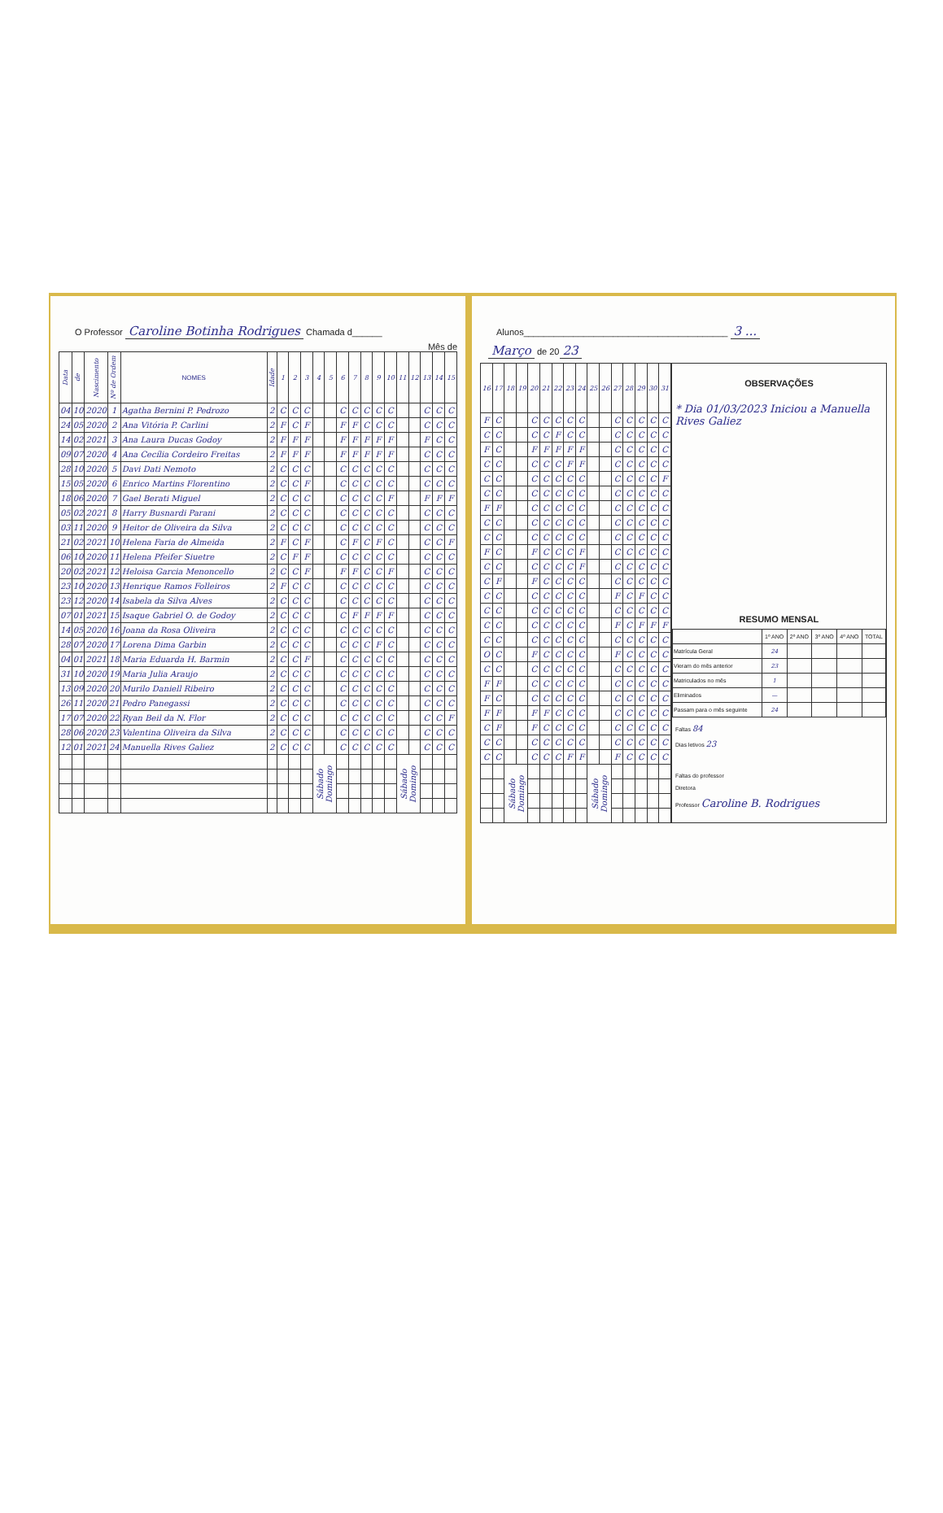O Professor Caroline Botinha Rodrigues Chamada d______
Mês de
| Data | de | Nascimento | Nº de Ordem | NOMES | Idade | 1 | 2 | 3 | 4 | 5 | 6 | 7 | 8 | 9 | 10 | 11 | 12 | 13 | 14 | 15 |
| --- | --- | --- | --- | --- | --- | --- | --- | --- | --- | --- | --- | --- | --- | --- | --- | --- | --- | --- | --- | --- |
| 04 | 10 | 2020 | 1 | Agatha Bernini P. Pedrozo | 2 | C | C | C | | | C | C | C | C | C | | | C | C | C |
| 24 | 05 | 2020 | 2 | Ana Vitória P. Carlini | 2 | F | C | F | | | F | F | C | C | C | | | C | C | C |
| 14 | 02 | 2021 | 3 | Ana Laura Ducas Godoy | 2 | F | F | F | | | F | F | F | F | F | | | F | C | C |
| 09 | 07 | 2020 | 4 | Ana Cecília Cordeiro Freitas | 2 | F | F | F | | | F | F | F | F | F | | | C | C | C |
| 28 | 10 | 2020 | 5 | Davi Dati Nemoto | 2 | C | C | C | | | C | C | C | C | C | | | C | C | C |
| 15 | 05 | 2020 | 6 | Enrico Martins Florentino | 2 | C | C | F | | | C | C | C | C | C | | | C | C | C |
| 18 | 06 | 2020 | 7 | Gael Berati Miguel | 2 | C | C | C | | | C | C | C | C | F | | | F | F | F |
| 05 | 02 | 2021 | 8 | Harry Busnardi Parani | 2 | C | C | C | | | C | C | C | C | C | | | C | C | C |
| 03 | 11 | 2020 | 9 | Heitor de Oliveira da Silva | 2 | C | C | C | | | C | C | C | C | C | | | C | C | C |
| 21 | 02 | 2021 | 10 | Helena Faria de Almeida | 2 | F | C | F | | | C | F | C | F | C | | | C | C | F |
| 06 | 10 | 2020 | 11 | Helena Pfeifer Siuetre | 2 | C | F | F | | | C | C | C | C | C | | | C | C | C |
| 20 | 02 | 2021 | 12 | Heloisa Garcia Menoncello | 2 | C | C | F | | | F | F | C | C | F | | | C | C | C |
| 23 | 10 | 2020 | 13 | Henrique Ramos Folleiros | 2 | F | C | C | | | C | C | C | C | C | | | C | C | C |
| 23 | 12 | 2020 | 14 | Isabela da Silva Alves | 2 | C | C | C | | | C | C | C | C | C | | | C | C | C |
| 07 | 01 | 2021 | 15 | Isaque Gabriel O. de Godoy | 2 | C | C | C | | | C | F | F | F | F | | | C | C | C |
| 14 | 05 | 2020 | 16 | Joana da Rosa Oliveira | 2 | C | C | C | | | C | C | C | C | C | | | C | C | C |
| 28 | 07 | 2020 | 17 | Lorena Dima Garbin | 2 | C | C | C | | | C | C | C | F | C | | | C | C | C |
| 04 | 01 | 2021 | 18 | Maria Eduarda H. Barmin | 2 | C | C | F | | | C | C | C | C | C | | | C | C | C |
| 31 | 10 | 2020 | 19 | Maria Julia Araujo | 2 | C | C | C | | | C | C | C | C | C | | | C | C | C |
| 13 | 09 | 2020 | 20 | Murilo Daniell Ribeiro | 2 | C | C | C | | | C | C | C | C | C | | | C | C | C |
| 26 | 11 | 2020 | 21 | Pedro Panegassi | 2 | C | C | C | | | C | C | C | C | C | | | C | C | C |
| 17 | 07 | 2020 | 22 | Ryan Beil da N. Flor | 2 | C | C | C | | | C | C | C | C | C | | | C | C | F |
| 28 | 06 | 2020 | 23 | Valentina Oliveira da Silva | 2 | C | C | C | | | C | C | C | C | C | | | C | C | C |
| 12 | 01 | 2021 | 24 | Manuella Rives Galiez | 2 | C | C | C | | | C | C | C | C | C | | | C | C | C |
| | | | | | | | | | Sábado Domingo | | | | | | | Sábado Domingo | | | | |
Alunos_________________________________________ 3 ...
Março de 20 23
| 16 | 17 | 18 | 19 | 20 | 21 | 22 | 23 | 24 | 25 | 26 | 27 | 28 | 29 | 30 | 31 |
| --- | --- | --- | --- | --- | --- | --- | --- | --- | --- | --- | --- | --- | --- | --- | --- |
| F | C | | | C | C | C | C | C | | | C | C | C | C | C |
| C | C | | | C | C | F | C | C | | | C | C | C | C | C |
| F | C | | | F | F | F | F | F | | | C | C | C | C | C |
| C | C | | | C | C | C | F | F | | | C | C | C | C | C |
| C | C | | | C | C | C | C | C | | | C | C | C | C | F |
| C | C | | | C | C | C | C | C | | | C | C | C | C | C |
| F | F | | | C | C | C | C | C | | | C | C | C | C | C |
| C | C | | | C | C | C | C | C | | | C | C | C | C | C |
| C | C | | | C | C | C | C | C | | | C | C | C | C | C |
| F | C | | | F | C | C | C | F | | | C | C | C | C | C |
| C | C | | | C | C | C | C | F | | | C | C | C | C | C |
| C | F | | | F | C | C | C | C | | | C | C | C | C | C |
| C | C | | | C | C | C | C | C | | | F | C | F | C | C |
| C | C | | | C | C | C | C | C | | | C | C | C | C | C |
| C | C | | | C | C | C | C | C | | | F | C | F | F | F |
| C | C | | | C | C | C | C | C | | | C | C | C | C | C |
| O | C | | | F | C | C | C | C | | | F | C | C | C | C |
| C | C | | | C | C | C | C | C | | | C | C | C | C | C |
| F | F | | | C | C | C | C | C | | | C | C | C | C | C |
| F | C | | | C | C | C | C | C | | | C | C | C | C | C |
| F | F | | | F | F | C | C | C | | | C | C | C | C | C |
| C | F | | | F | C | C | C | C | | | C | C | C | C | C |
| C | C | | | C | C | C | C | C | | | C | C | C | C | C |
| C | C | | | C | C | C | F | F | | | F | C | C | C | C |
| | | Sábado Domingo | | | | | | | Sábado Domingo | | | | | | |
OBSERVAÇÕES
* Dia 01/03/2023 Iniciou a Manuella Rives Galiez
RESUMO MENSAL
| | 1º ANO | 2º ANO | 3º ANO | 4º ANO | TOTAL |
| Matrícula Geral | 24 | | | | |
| Vieram do mês anterior | 23 | | | | |
| Matriculados no mês | 1 | | | | |
| Eliminados | — | | | | |
| Passam para o mês seguinte | 24 | | | | |
Faltas 84
Dias letivos 23
Faltas do professor
Diretora
Professor Caroline B. Rodrigues